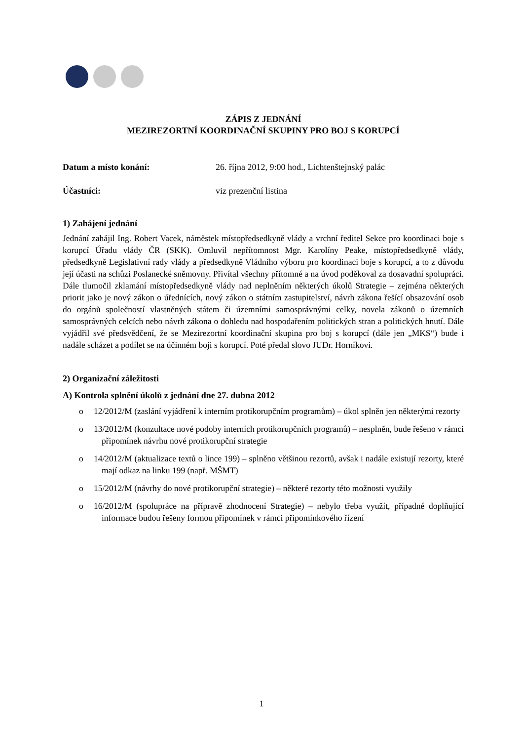ZÁPIS Z JEDNÁNÍ
MEZIREZORTNÍ KOORDINAČNÍ SKUPINY PRO BOJ S KORUPCÍ
Datum a místo konání: 26. října 2012, 9:00 hod., Lichtenštejnský palác
Účastníci: viz prezenční listina
1) Zahájení jednání
Jednání zahájil Ing. Robert Vacek, náměstek místopředsedkyně vlády a vrchní ředitel Sekce pro koordinaci boje s korupcí Úřadu vlády ČR (SKK). Omluvil nepřítomnost Mgr. Karolíny Peake, místopředsedkyně vlády, předsedkyně Legislativní rady vlády a předsedkyně Vládního výboru pro koordinaci boje s korupcí, a to z důvodu její účasti na schůzi Poslanecké sněmovny. Přivítal všechny přítomné a na úvod poděkoval za dosavadní spolupráci. Dále tlumočil zklamání místopředsedkyně vlády nad neplněním některých úkolů Strategie – zejména některých priorit jako je nový zákon o úřednících, nový zákon o státním zastupitelství, návrh zákona řešící obsazování osob do orgánů společností vlastněných státem či územními samosprávnými celky, novela zákonů o územních samosprávných celcích nebo návrh zákona o dohledu nad hospodařením politických stran a politických hnutí. Dále vyjádřil své předsvědčení, že se Mezirezortní koordinační skupina pro boj s korupcí (dále jen „MKS“) bude i nadále scházet a podílet se na účinném boji s korupcí. Poté předal slovo JUDr. Horníkovi.
2) Organizační záležitosti
A) Kontrola splnění úkolů z jednání dne 27. dubna 2012
o 12/2012/M (zaslání vyjádření k interním protikorupčním programům) – úkol splněn jen některými rezorty
o 13/2012/M (konzultace nové podoby interních protikorupčních programů) – nesplněn, bude řešeno v rámci připomínek návrhu nové protikorupční strategie
o 14/2012/M (aktualizace textů o lince 199) – splněno většinou rezortů, avšak i nadále existují rezorty, které mají odkaz na linku 199 (např. MŠMT)
o 15/2012/M (návrhy do nové protikorupční strategie) – některé rezorty této možnosti využily
o 16/2012/M (spolupráce na přípravě zhodnocení Strategie) – nebylo třeba využít, případné doplňující informace budou řešeny formou připomínek v rámci připomínkového řízení
1